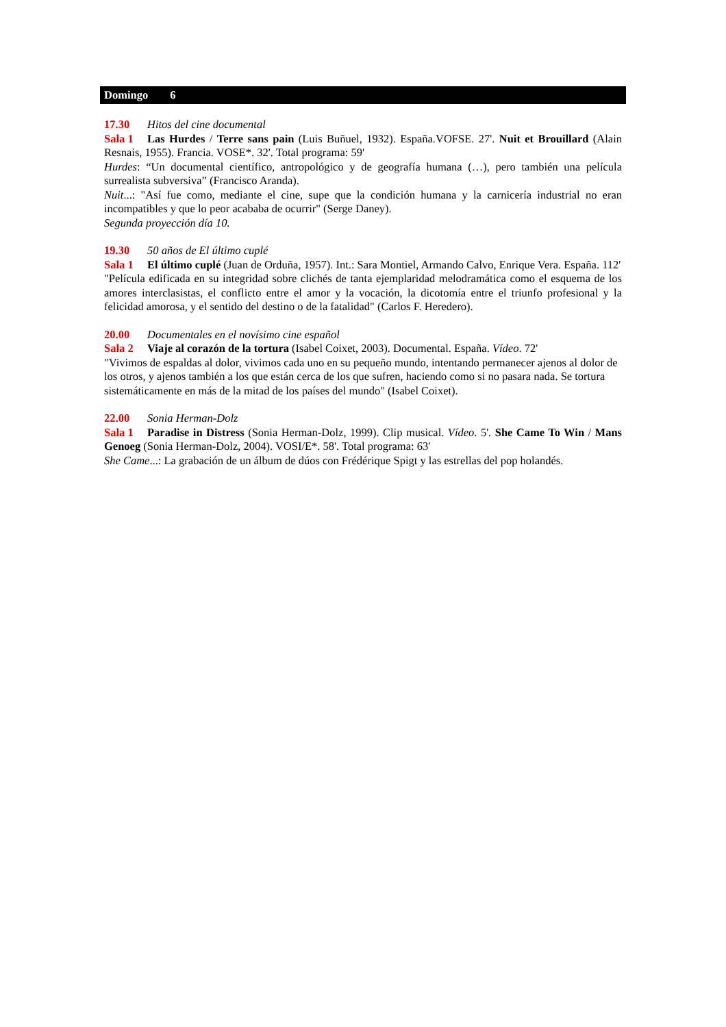Domingo 6
17.30 Hitos del cine documental
Sala 1 Las Hurdes / Terre sans pain (Luis Buñuel, 1932). España.VOFSE. 27'. Nuit et Brouillard (Alain Resnais, 1955). Francia. VOSE*. 32'. Total programa: 59'
Hurdes: “Un documental científico, antropológico y de geografía humana (…), pero también una película surrealista subversiva” (Francisco Aranda).
Nuit...: "Así fue como, mediante el cine, supe que la condición humana y la carnicería industrial no eran incompatibles y que lo peor acababa de ocurrir" (Serge Daney).
Segunda proyección día 10.
19.30 50 años de El último cuplé
Sala 1 El último cuplé (Juan de Orduña, 1957). Int.: Sara Montiel, Armando Calvo, Enrique Vera. España. 112'
"Película edificada en su integridad sobre clichés de tanta ejemplaridad melodramática como el esquema de los amores interclasistas, el conflicto entre el amor y la vocación, la dicotomía entre el triunfo profesional y la felicidad amorosa, y el sentido del destino o de la fatalidad" (Carlos F. Heredero).
20.00 Documentales en el novísimo cine español
Sala 2 Viaje al corazón de la tortura (Isabel Coixet, 2003). Documental. España. Vídeo. 72'
"Vivimos de espaldas al dolor, vivimos cada uno en su pequeño mundo, intentando permanecer ajenos al dolor de los otros, y ajenos también a los que están cerca de los que sufren, haciendo como si no pasara nada. Se tortura sistemáticamente en más de la mitad de los países del mundo" (Isabel Coixet).
22.00 Sonia Herman-Dolz
Sala 1 Paradise in Distress (Sonia Herman-Dolz, 1999). Clip musical. Vídeo. 5'. She Came To Win / Mans Genoeg (Sonia Herman-Dolz, 2004). VOSI/E*. 58'. Total programa: 63'
She Came...: La grabación de un álbum de dúos con Frédérique Spigt y las estrellas del pop holandés.